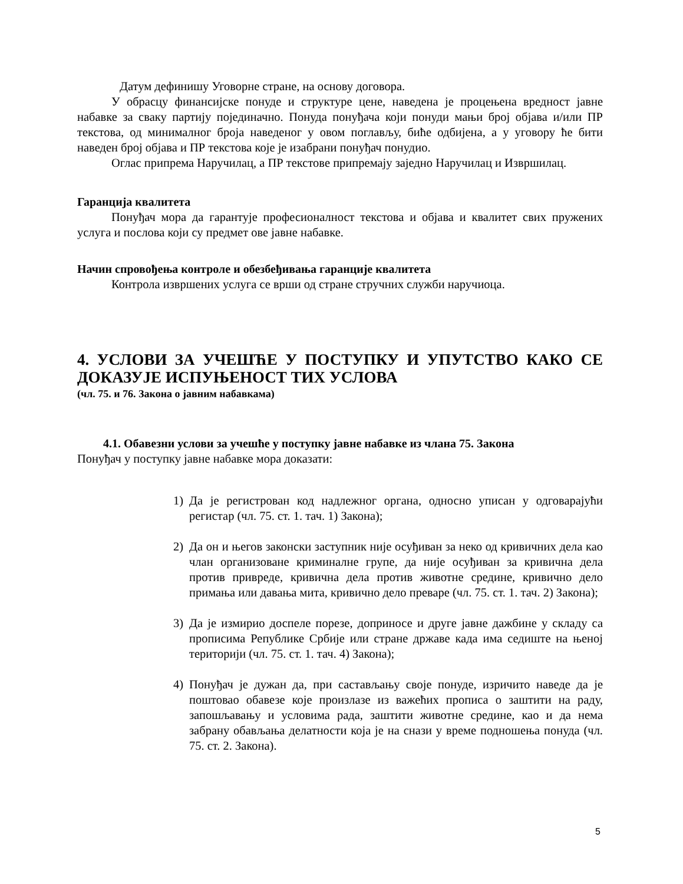Датум дефинишу Уговорне стране, на основу договора.
У обрасцу финансијске понуде и структуре цене, наведена је процењена вредност јавне набавке за сваку партију појединачно. Понуда понуђача који понуди мањи број објава и/или ПР текстова, од минималног броја наведеног у овом поглављу, биће одбијена, а у уговору ће бити наведен број објава и ПР текстова које је изабрани понуђач понудио.
Оглас припрема Наручилац, а ПР текстове припремају заједно Наручилац и Извршилац.
Гаранција квалитета
Понуђач мора да гарантује професионалност текстова и објава и квалитет свих пружених услуга и послова који су предмет ове јавне набавке.
Начин спровођења контроле и обезбеђивања гаранције квалитета
Контрола извршених услуга се врши од стране стручних служби наручиоца.
4. УСЛОВИ ЗА УЧЕШЋЕ У ПОСТУПКУ И УПУТСТВО КАКО СЕ ДОКАЗУЈЕ ИСПУЊЕНОСТ ТИХ УСЛОВА
(чл. 75. и 76. Закона о јавним набавкама)
4.1. Обавезни услови за учешће у поступку јавне набавке из члана 75. Закона
Понуђач у поступку јавне набавке мора доказати:
1) Да је регистрован код надлежног органа, односно уписан у одговарајући регистар (чл. 75. ст. 1. тач. 1) Закона);
2) Да он и његов законски заступник није осуђиван за неко од кривичних дела као члан организоване криминалне групе, да није осуђиван за кривична дела против привреде, кривична дела против животне средине, кривично дело примања или давања мита, кривично дело преваре (чл. 75. ст. 1. тач. 2) Закона);
3) Да је измирио доспеле порезе, доприносе и друге јавне дажбине у складу са прописима Републике Србије или стране државе када има седиште на њеној територији (чл. 75. ст. 1. тач. 4) Закона);
4) Понуђач је дужан да, при састављању своје понуде, изричито наведе да је поштовао обавезе које произлазе из важећих прописа о заштити на раду, запошљавању и условима рада, заштити животне средине, као и да нема забрану обављања делатности која је на снази у време подношења понуда (чл. 75. ст. 2. Закона).
5